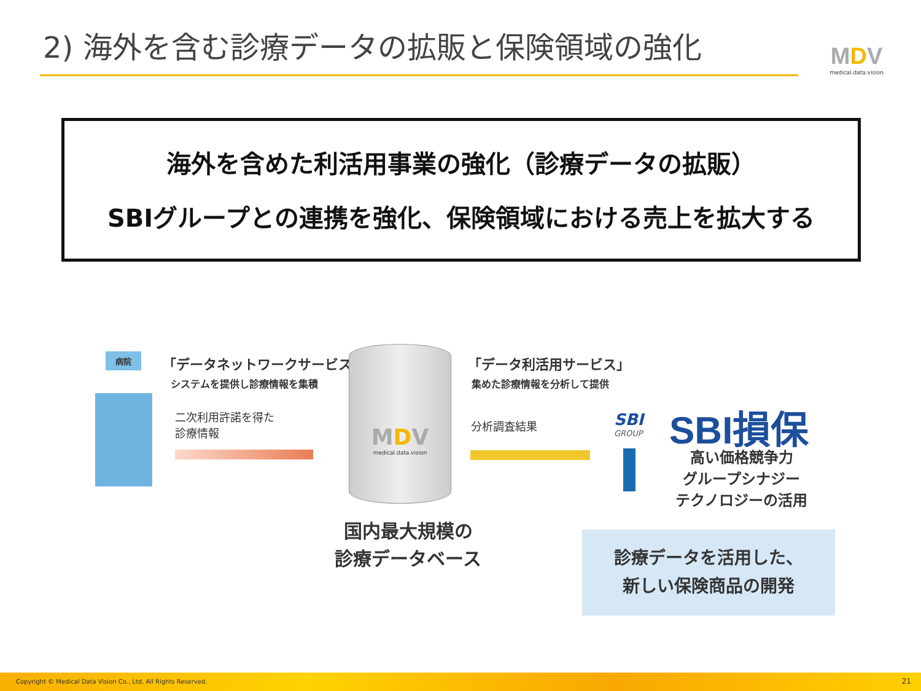2) 海外を含む診療データの拡販と保険領域の強化
MDV
medical.data.vision
海外を含めた利活用事業の強化（診療データの拡販）
SBIグループとの連携を強化、保険領域における売上を拡大する
病院 「データネットワークサービス」
システムを提供し診療情報を集積
二次利用許諾を得た
診療情報
MDV
medical.data.vision
国内最大規模の
診療データベース
「データ利活用サービス」
集めた診療情報を分析して提供
分析調査結果
SBI
GROUP
SBI損保
高い価格競争力
グループシナジー
テクノロジーの活用
診療データを活用した、
新しい保険商品の開発
Copyright © Medical Data Vision Co., Ltd. All Rights Reserved. 21